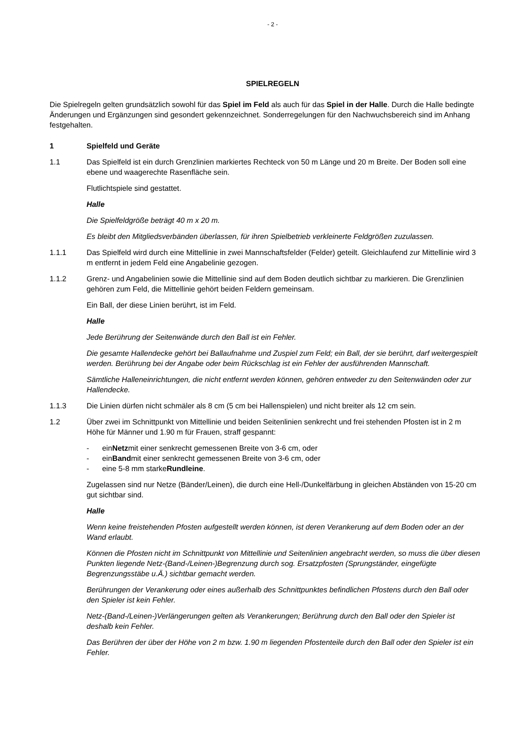- 2 -
SPIELREGELN
Die Spielregeln gelten grundsätzlich sowohl für das Spiel im Feld als auch für das Spiel in der Halle. Durch die Halle bedingte Änderungen und Ergänzungen sind gesondert gekennzeichnet. Sonderregelungen für den Nachwuchsbereich sind im Anhang festgehalten.
1 Spielfeld und Geräte
1.1 Das Spielfeld ist ein durch Grenzlinien markiertes Rechteck von 50 m Länge und 20 m Breite. Der Boden soll eine ebene und waagerechte Rasenfläche sein.
Flutlichtspiele sind gestattet.
Halle
Die Spielfeldgröße beträgt 40 m x 20 m.
Es bleibt den Mitgliedsverbänden überlassen, für ihren Spielbetrieb verkleinerte Feldgrößen zuzulassen.
1.1.1 Das Spielfeld wird durch eine Mittellinie in zwei Mannschaftsfelder (Felder) geteilt. Gleichlaufend zur Mittellinie wird 3 m entfernt in jedem Feld eine Angabelinie gezogen.
1.1.2 Grenz- und Angabelinien sowie die Mittellinie sind auf dem Boden deutlich sichtbar zu markieren. Die Grenzlinien gehören zum Feld, die Mittellinie gehört beiden Feldern gemeinsam.
Ein Ball, der diese Linien berührt, ist im Feld.
Halle
Jede Berührung der Seitenwände durch den Ball ist ein Fehler.
Die gesamte Hallendecke gehört bei Ballaufnahme und Zuspiel zum Feld; ein Ball, der sie berührt, darf weitergespielt werden. Berührung bei der Angabe oder beim Rückschlag ist ein Fehler der ausführenden Mannschaft.
Sämtliche Halleneinrichtungen, die nicht entfernt werden können, gehören entweder zu den Seitenwänden oder zur Hallendecke.
1.1.3 Die Linien dürfen nicht schmäler als 8 cm (5 cm bei Hallenspielen) und nicht breiter als 12 cm sein.
1.2 Über zwei im Schnittpunkt von Mittellinie und beiden Seitenlinien senkrecht und frei stehenden Pfosten ist in 2 m Höhe für Männer und 1.90 m für Frauen, straff gespannt:
- ein Netz mit einer senkrecht gemessenen Breite von 3-6 cm, oder
- ein Band mit einer senkrecht gemessenen Breite von 3-6 cm, oder
- eine 5-8 mm starke Rundleine.
Zugelassen sind nur Netze (Bänder/Leinen), die durch eine Hell-/Dunkelfärbung in gleichen Abständen von 15-20 cm gut sichtbar sind.
Halle
Wenn keine freistehenden Pfosten aufgestellt werden können, ist deren Verankerung auf dem Boden oder an der Wand erlaubt.
Können die Pfosten nicht im Schnittpunkt von Mittellinie und Seitenlinien angebracht werden, so muss die über diesen Punkten liegende Netz-(Band-/Leinen-)Begrenzung durch sog. Ersatzpfosten (Sprungständer, eingefügte Begrenzungsstäbe u.Ä.) sichtbar gemacht werden.
Berührungen der Verankerung oder eines außerhalb des Schnittpunktes befindlichen Pfostens durch den Ball oder den Spieler ist kein Fehler.
Netz-(Band-/Leinen-)Verlängerungen gelten als Verankerungen; Berührung durch den Ball oder den Spieler ist deshalb kein Fehler.
Das Berühren der über der Höhe von 2 m bzw. 1.90 m liegenden Pfostenteile durch den Ball oder den Spieler ist ein Fehler.